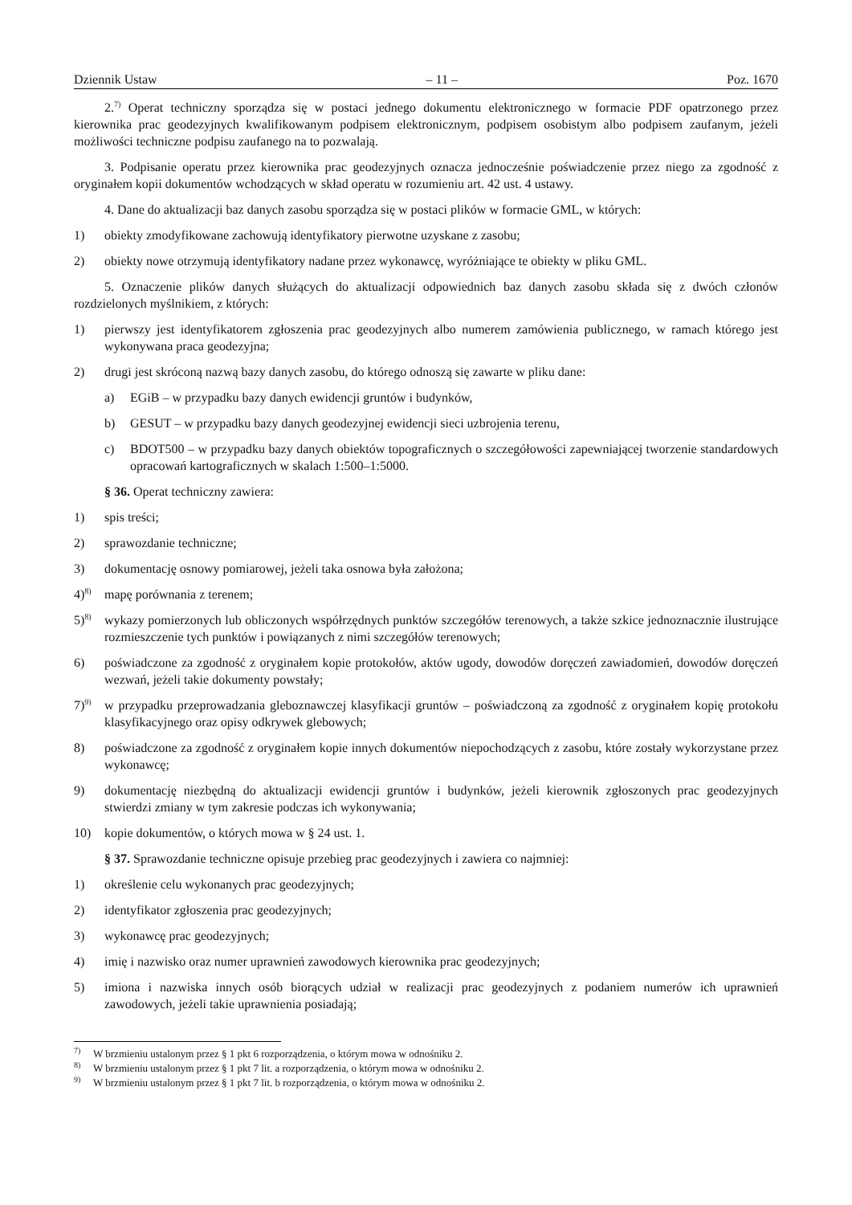Dziennik Ustaw – 11 – Poz. 1670
2.<sup>7)</sup> Operat techniczny sporządza się w postaci jednego dokumentu elektronicznego w formacie PDF opatrzonego przez kierownika prac geodezyjnych kwalifikowanym podpisem elektronicznym, podpisem osobistym albo podpisem zaufanym, jeżeli możliwości techniczne podpisu zaufanego na to pozwalają.
3. Podpisanie operatu przez kierownika prac geodezyjnych oznacza jednocześnie poświadczenie przez niego za zgodność z oryginałem kopii dokumentów wchodzących w skład operatu w rozumieniu art. 42 ust. 4 ustawy.
4. Dane do aktualizacji baz danych zasobu sporządza się w postaci plików w formacie GML, w których:
1) obiekty zmodyfikowane zachowują identyfikatory pierwotne uzyskane z zasobu;
2) obiekty nowe otrzymują identyfikatory nadane przez wykonawcę, wyróżniające te obiekty w pliku GML.
5. Oznaczenie plików danych służących do aktualizacji odpowiednich baz danych zasobu składa się z dwóch członów rozdzielonych myślnikiem, z których:
1) pierwszy jest identyfikatorem zgłoszenia prac geodezyjnych albo numerem zamówienia publicznego, w ramach którego jest wykonywana praca geodezyjna;
2) drugi jest skróconą nazwą bazy danych zasobu, do którego odnoszą się zawarte w pliku dane:
a) EGiB – w przypadku bazy danych ewidencji gruntów i budynków,
b) GESUT – w przypadku bazy danych geodezyjnej ewidencji sieci uzbrojenia terenu,
c) BDOT500 – w przypadku bazy danych obiektów topograficznych o szczegółowości zapewniającej tworzenie standardowych opracowań kartograficznych w skalach 1:500–1:5000.
§ 36. Operat techniczny zawiera:
1) spis treści;
2) sprawozdanie techniczne;
3) dokumentację osnowy pomiarowej, jeżeli taka osnowa była założona;
4)<sup>8)</sup> mapę porównania z terenem;
5)<sup>8)</sup> wykazy pomierzonych lub obliczonych współrzędnych punktów szczegółów terenowych, a także szkice jednoznacznie ilustrujące rozmieszczenie tych punktów i powiązanych z nimi szczegółów terenowych;
6) poświadczone za zgodność z oryginałem kopie protokołów, aktów ugody, dowodów doręczeń zawiadomień, dowodów doręczeń wezwań, jeżeli takie dokumenty powstały;
7)<sup>9)</sup> w przypadku przeprowadzania gleboznawczej klasyfikacji gruntów – poświadczoną za zgodność z oryginałem kopię protokołu klasyfikacyjnego oraz opisy odkrywek glebowych;
8) poświadczone za zgodność z oryginałem kopie innych dokumentów niepochodzących z zasobu, które zostały wykorzystane przez wykonawcę;
9) dokumentację niezbędną do aktualizacji ewidencji gruntów i budynków, jeżeli kierownik zgłoszonych prac geodezyjnych stwierdzi zmiany w tym zakresie podczas ich wykonywania;
10) kopie dokumentów, o których mowa w § 24 ust. 1.
§ 37. Sprawozdanie techniczne opisuje przebieg prac geodezyjnych i zawiera co najmniej:
1) określenie celu wykonanych prac geodezyjnych;
2) identyfikator zgłoszenia prac geodezyjnych;
3) wykonawcę prac geodezyjnych;
4) imię i nazwisko oraz numer uprawnień zawodowych kierownika prac geodezyjnych;
5) imiona i nazwiska innych osób biorących udział w realizacji prac geodezyjnych z podaniem numerów ich uprawnień zawodowych, jeżeli takie uprawnienia posiadają;
<sup>7)</sup> W brzmieniu ustalonym przez § 1 pkt 6 rozporządzenia, o którym mowa w odnośniku 2.
<sup>8)</sup> W brzmieniu ustalonym przez § 1 pkt 7 lit. a rozporządzenia, o którym mowa w odnośniku 2.
<sup>9)</sup> W brzmieniu ustalonym przez § 1 pkt 7 lit. b rozporządzenia, o którym mowa w odnośniku 2.